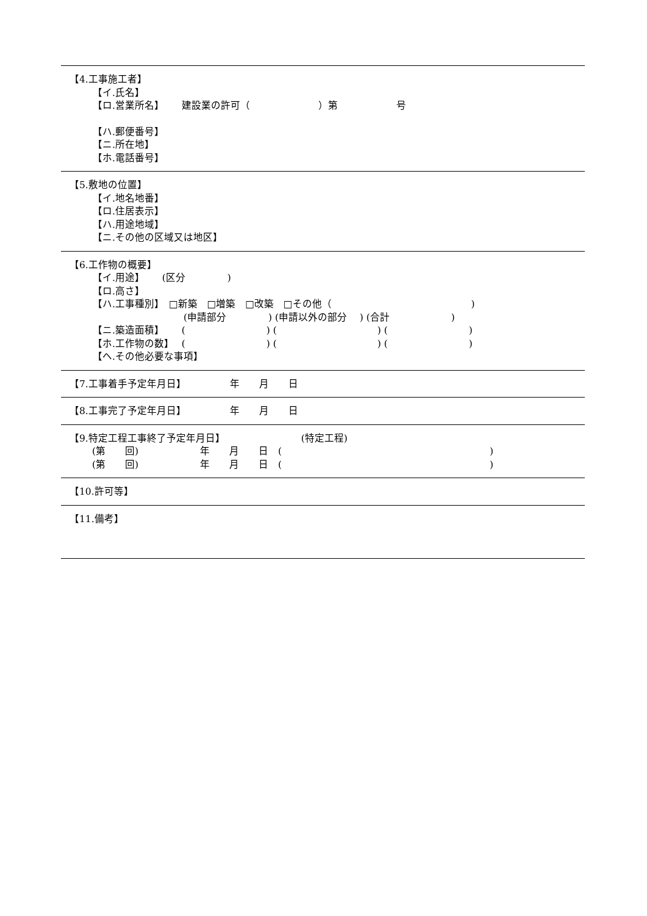【4.工事施工者】
【イ.氏名】
【ロ.営業所名】　　 建設業の許可（　　　　　　　）第　　　　　　号
【ハ.郵便番号】
【ニ.所在地】
【ホ.電話番号】
【5.敷地の位置】
【イ.地名地番】
【ロ.住居表示】
【ハ.用途地域】
【ニ.その他の区域又は地区】
【6.工作物の概要】
【イ.用途】　　 (区分　　　　 )
【ロ.高さ】
【ハ.工事種別】　□新築　□増築　□改築　□その他（　　　　　　　　　　　　　　 )
　　　　　　　　　 (申請部分　　　　 ) (申請以外の部分　 ) (合計　　　　　　 )
【ニ.築造面積】　　 (　　　　　　　　 ) (　　　　　　　　　　 ) (　　　　　　　　 )
【ホ.工作物の数】　 (　　　　　　　　 ) (　　　　　　　　　　 ) (　　　　　　　　 )
【ヘ.その他必要な事項】
【7.工事着手予定年月日】　　　　　年　　月　　日
【8.工事完了予定年月日】　　　　　年　　月　　日
【9.特定工程工事終了予定年月日】　　　　　　　　 (特定工程)
　　 (第　　回)　　　　　　 年　　月　　日　(　　　　　　　　　　　　　　　　　　　　　 )
　　 (第　　回)　　　　　　 年　　月　　日　(　　　　　　　　　　　　　　　　　　　　　 )
【10.許可等】
【11.備考】